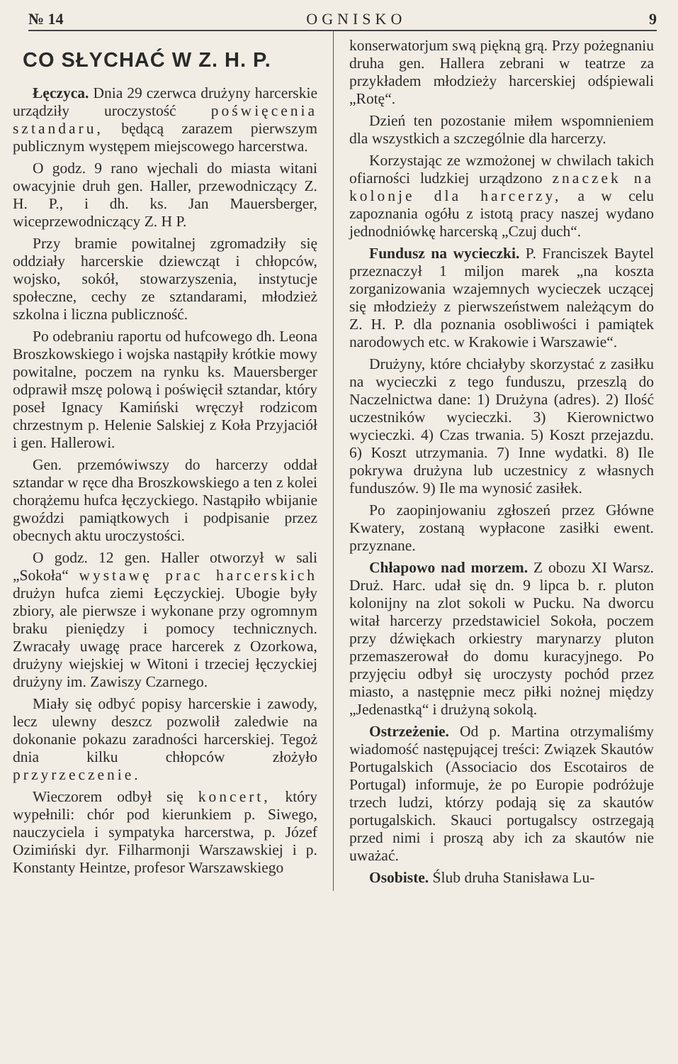№ 14 OGNISKO 9
CO SŁYCHAĆ W Z. H. P.
Łęczyca. Dnia 29 czerwca drużyny harcerskie urządziły uroczystość poświęcenia sztandaru, będącą zarazem pierwszym publicznym występem miejscowego harcerstwa.
O godz. 9 rano wjechali do miasta witani owacyjnie druh gen. Haller, przewodniczący Z. H. P., i dh. ks. Jan Mauersberger, wiceprzewodniczący Z. H P.
Przy bramie powitalnej zgromadziły się oddziały harcerskie dziewcząt i chłopców, wojsko, sokół, stowarzyszenia, instytucje społeczne, cechy ze sztandarami, młodzież szkolna i liczna publiczność.
Po odebraniu raportu od hufcowego dh. Leona Broszkowskiego i wojska nastąpiły krótkie mowy powitalne, poczem na rynku ks. Mauersberger odprawił mszę polową i poświęcił sztandar, który poseł Ignacy Kamiński wręczył rodzicom chrzestnym p. Helenie Salskiej z Koła Przyjaciół i gen. Hallerowi.
Gen. przemówiwszy do harcerzy oddał sztandar w ręce dha Broszkowskiego a ten z kolei chorążemu hufca łęczyckiego. Nastąpiło wbijanie gwoździ pamiątkowych i podpisanie przez obecnych aktu uroczystości.
O godz. 12 gen. Haller otworzył w sali „Sokoła“ wystawę prac harcerskich drużyn hufca ziemi Łęczyckiej. Ubogie były zbiory, ale pierwsze i wykonane przy ogromnym braku pieniędzy i pomocy technicznych. Zwracały uwagę prace harcerek z Ozorkowa, drużyny wiejskiej w Witoni i trzeciej łęczyckiej drużyny im. Zawiszy Czarnego.
Miały się odbyć popisy harcerskie i zawody, lecz ulewny deszcz pozwolił zaledwie na dokonanie pokazu zaradności harcerskiej. Tegoż dnia kilku chłopców złożyło przyrzeczenie.
Wieczorem odbył się koncert, który wypełnili: chór pod kierunkiem p. Siwego, nauczyciela i sympatyka harcerstwa, p. Józef Ozimiński dyr. Filharmonji Warszawskiej i p. Konstanty Heintze, profesor Warszawskiego
konserwatorjum swą piękną grą. Przy pożegnaniu druha gen. Hallera zebrani w teatrze za przykładem młodzieży harcerskiej odśpiewali „Rotę“.
Dzień ten pozostanie miłem wspomnieniem dla wszystkich a szczególnie dla harcerzy.
Korzystając ze wzmożonej w chwilach takich ofiarności ludzkiej urządzono znaczek na kolonje dla harcerzy, a w celu zapoznania ogółu z istotą pracy naszej wydano jednodniówkę harcerską „Czuj duch“.
Fundusz na wycieczki. P. Franciszek Baytel przeznaczył 1 miljon marek „na koszta zorganizowania wzajemnych wycieczek uczącej się młodzieży z pierwszeństwem należącym do Z. H. P. dla poznania osobliwości i pamiątek narodowych etc. w Krakowie i Warszawie“.
Drużyny, które chciałyby skorzystać z zasiłku na wycieczki z tego funduszu, przeszlą do Naczelnictwa dane: 1) Drużyna (adres). 2) Ilość uczestników wycieczki. 3) Kierownictwo wycieczki. 4) Czas trwania. 5) Koszt przejazdu. 6) Koszt utrzymania. 7) Inne wydatki. 8) Ile pokrywa drużyna lub uczestnicy z własnych funduszów. 9) Ile ma wynosić zasiłek.
Po zaopinjowaniu zgłoszeń przez Główne Kwatery, zostaną wypłacone zasiłki ewent. przyznane.
Chłapowo nad morzem. Z obozu XI Warsz. Druż. Harc. udał się dn. 9 lipca b. r. pluton kolonijny na zlot sokoli w Pucku. Na dworcu witał harcerzy przedstawiciel Sokoła, poczem przy dźwiękach orkiestry marynarzy pluton przemaszerował do domu kuracyjnego. Po przyjęciu odbył się uroczysty pochód przez miasto, a następnie mecz piłki nożnej między „Jedenastką“ i drużyną sokolą.
Ostrzeżenie. Od p. Martina otrzymaliśmy wiadomość następującej treści: Związek Skautów Portugalskich (Associacio dos Escotairos de Portugal) informuje, że po Europie podróżuje trzech ludzi, którzy podają się za skautów portugalskich. Skauci portugalscy ostrzegają przed nimi i proszą aby ich za skautów nie uważać.
Osobiste. Ślub druha Stanisława Lu-